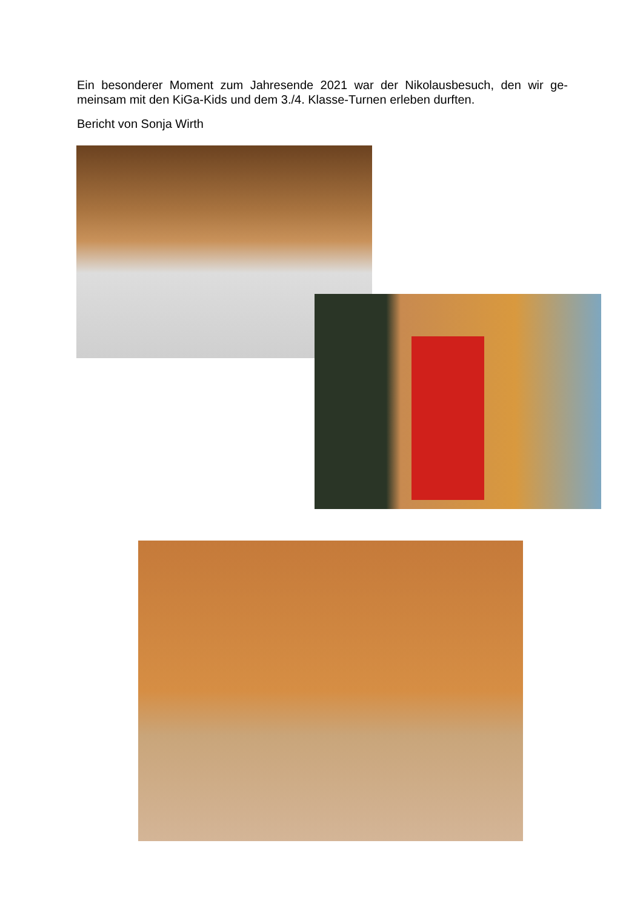Ein besonderer Moment zum Jahresende 2021 war der Nikolausbesuch, den wir ge-meinsam mit den KiGa-Kids und dem 3./4. Klasse-Turnen erleben durften.
Bericht von Sonja Wirth